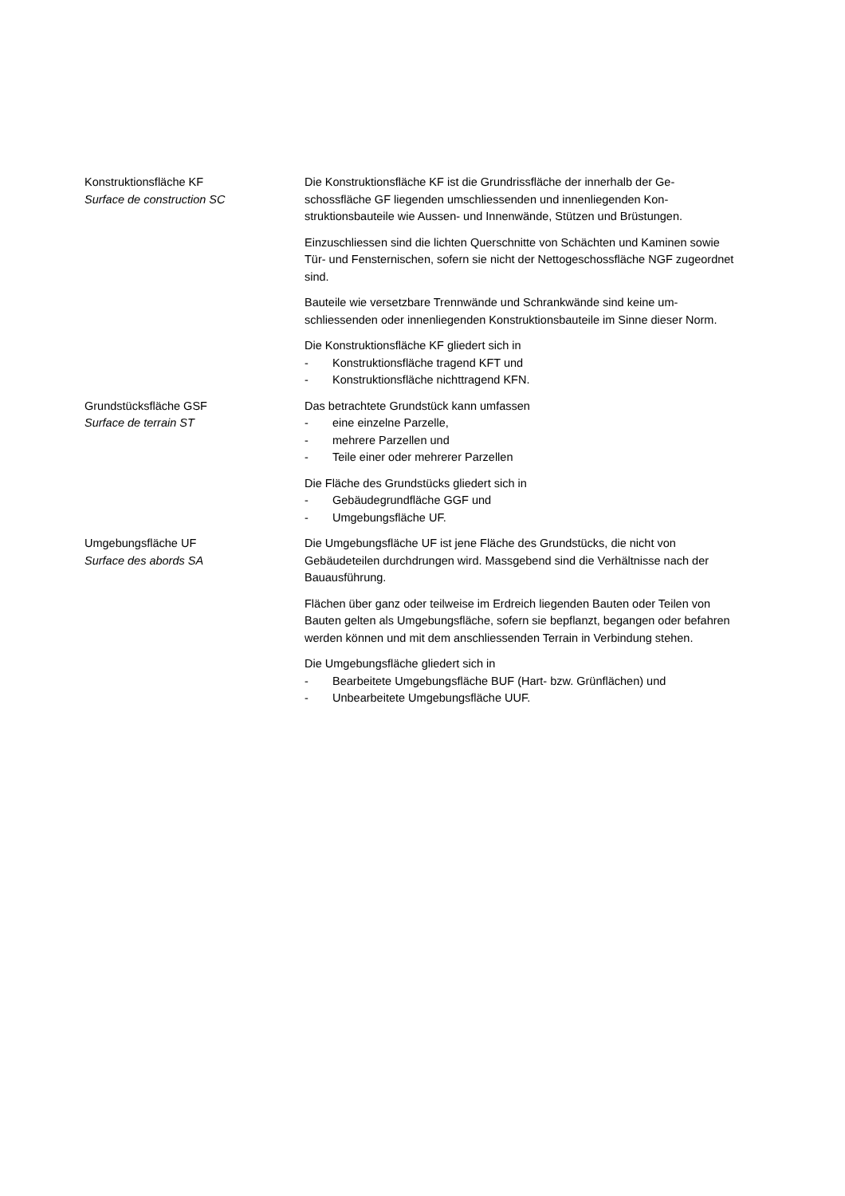Konstruktionsfläche KF
Surface de construction SC
Die Konstruktionsfläche KF ist die Grundrissfläche der innerhalb der Ge-schossfläche GF liegenden umschliessenden und innenliegenden Kon-struktionsbauteile wie Aussen- und Innenwände, Stützen und Brüstungen.
Einzuschliessen sind die lichten Querschnitte von Schächten und Kaminen sowie Tür- und Fensternischen, sofern sie nicht der Nettogeschossfläche NGF zugeordnet sind.
Bauteile wie versetzbare Trennwände und Schrankwände sind keine um-schliessenden oder innenliegenden Konstruktionsbauteile im Sinne dieser Norm.
Die Konstruktionsfläche KF gliedert sich in
- Konstruktionsfläche tragend KFT und
- Konstruktionsfläche nichttragend KFN.
Grundstücksfläche GSF
Surface de terrain ST
Das betrachtete Grundstück kann umfassen
- eine einzelne Parzelle,
- mehrere Parzellen und
- Teile einer oder mehrerer Parzellen
Die Fläche des Grundstücks gliedert sich in
- Gebäudegrundfläche GGF und
- Umgebungsfläche UF.
Umgebungsfläche UF
Surface des abords SA
Die Umgebungsfläche UF ist jene Fläche des Grundstücks, die nicht von Gebäudeteilen durchdrungen wird. Massgebend sind die Verhältnisse nach der Bauausführung.
Flächen über ganz oder teilweise im Erdreich liegenden Bauten oder Teilen von Bauten gelten als Umgebungsfläche, sofern sie bepflanzt, begangen oder befahren werden können und mit dem anschliessenden Terrain in Verbindung stehen.
Die Umgebungsfläche gliedert sich in
- Bearbeitete Umgebungsfläche BUF (Hart- bzw. Grünflächen) und
- Unbearbeitete Umgebungsfläche UUF.